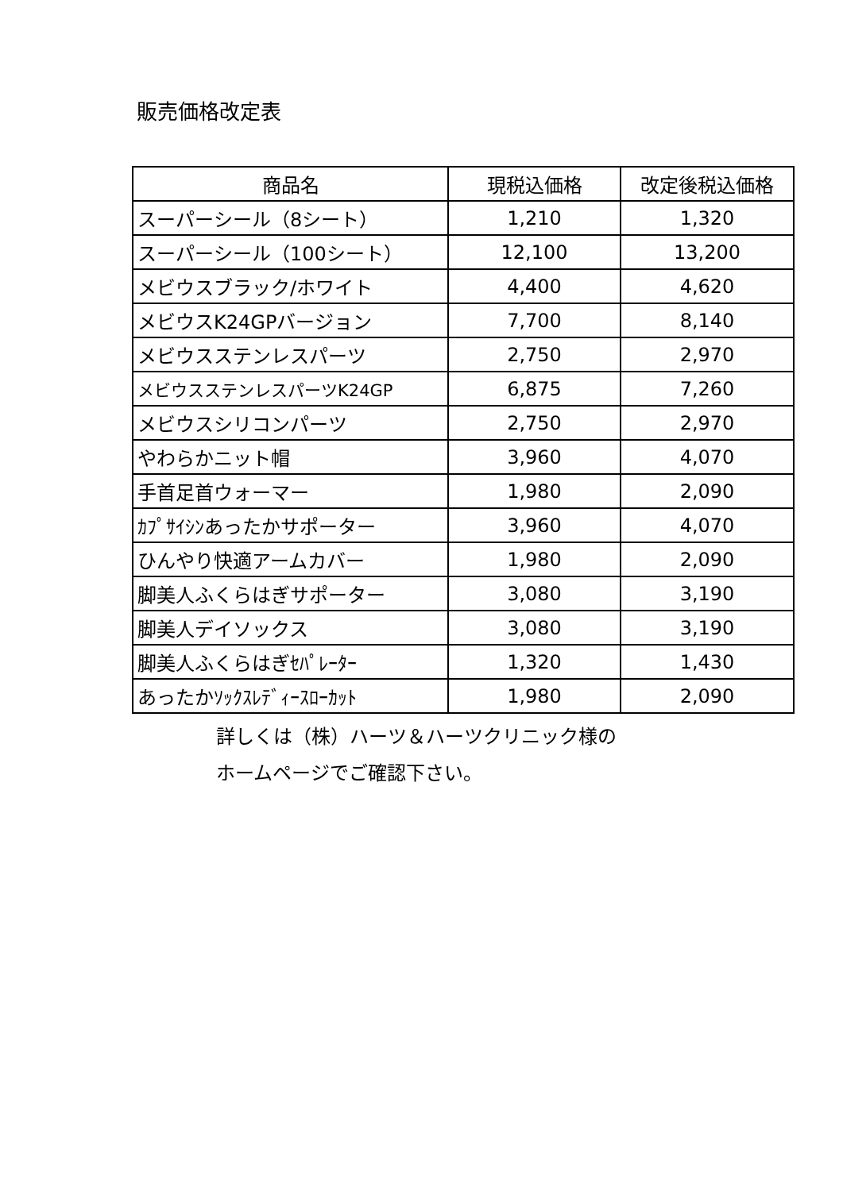販売価格改定表
| 商品名 | 現税込価格 | 改定後税込価格 |
| --- | --- | --- |
| スーパーシール（8シート） | 1,210 | 1,320 |
| スーパーシール（100シート） | 12,100 | 13,200 |
| メビウスブラック/ホワイト | 4,400 | 4,620 |
| メビウスK24GPバージョン | 7,700 | 8,140 |
| メビウスステンレスパーツ | 2,750 | 2,970 |
| メビウスステンレスパーツK24GP | 6,875 | 7,260 |
| メビウスシリコンパーツ | 2,750 | 2,970 |
| やわらかニット帽 | 3,960 | 4,070 |
| 手首足首ウォーマー | 1,980 | 2,090 |
| ｶﾌﾟｻｲｼﾝあったかサポーター | 3,960 | 4,070 |
| ひんやり快適アームカバー | 1,980 | 2,090 |
| 脚美人ふくらはぎサポーター | 3,080 | 3,190 |
| 脚美人デイソックス | 3,080 | 3,190 |
| 脚美人ふくらはぎｾﾊﾟﾚｰﾀｰ | 1,320 | 1,430 |
| あったかｿｯｸｽﾚﾃﾞｨｰｽﾛｰｶｯﾄ | 1,980 | 2,090 |
詳しくは（株）ハーツ＆ハーツクリニック様の
ホームページでご確認下さい。